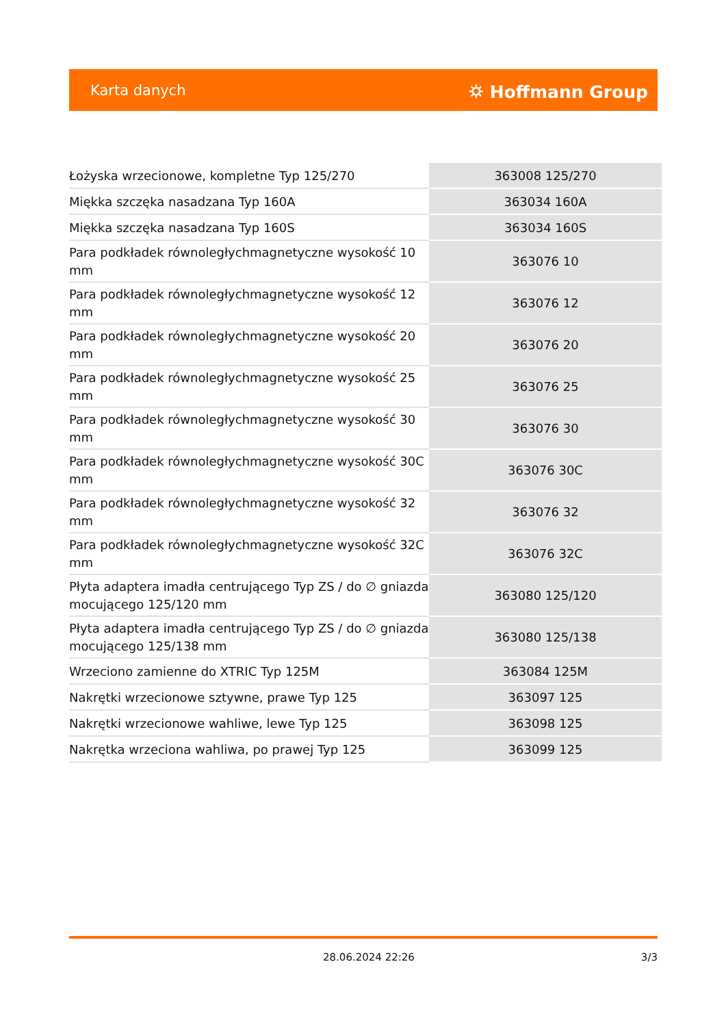Karta danych ⛭ Hoffmann Group
| Łożyska wrzecionowe, kompletne Typ 125/270 | 363008 125/270 |
| Miękka szczęka nasadzana Typ 160A | 363034 160A |
| Miękka szczęka nasadzana Typ 160S | 363034 160S |
| Para podkładek równoległychmagnetyczne wysokość 10 mm | 363076 10 |
| Para podkładek równoległychmagnetyczne wysokość 12 mm | 363076 12 |
| Para podkładek równoległychmagnetyczne wysokość 20 mm | 363076 20 |
| Para podkładek równoległychmagnetyczne wysokość 25 mm | 363076 25 |
| Para podkładek równoległychmagnetyczne wysokość 30 mm | 363076 30 |
| Para podkładek równoległychmagnetyczne wysokość 30C mm | 363076 30C |
| Para podkładek równoległychmagnetyczne wysokość 32 mm | 363076 32 |
| Para podkładek równoległychmagnetyczne wysokość 32C mm | 363076 32C |
| Płyta adaptera imadła centrującego Typ ZS / do ∅ gniazda mocującego 125/120 mm | 363080 125/120 |
| Płyta adaptera imadła centrującego Typ ZS / do ∅ gniazda mocującego 125/138 mm | 363080 125/138 |
| Wrzeciono zamienne do XTRIC Typ 125M | 363084 125M |
| Nakrętki wrzecionowe sztywne, prawe Typ 125 | 363097 125 |
| Nakrętki wrzecionowe wahliwe, lewe Typ 125 | 363098 125 |
| Nakrętka wrzeciona wahliwa, po prawej Typ 125 | 363099 125 |
28.06.2024 22:26 3/3